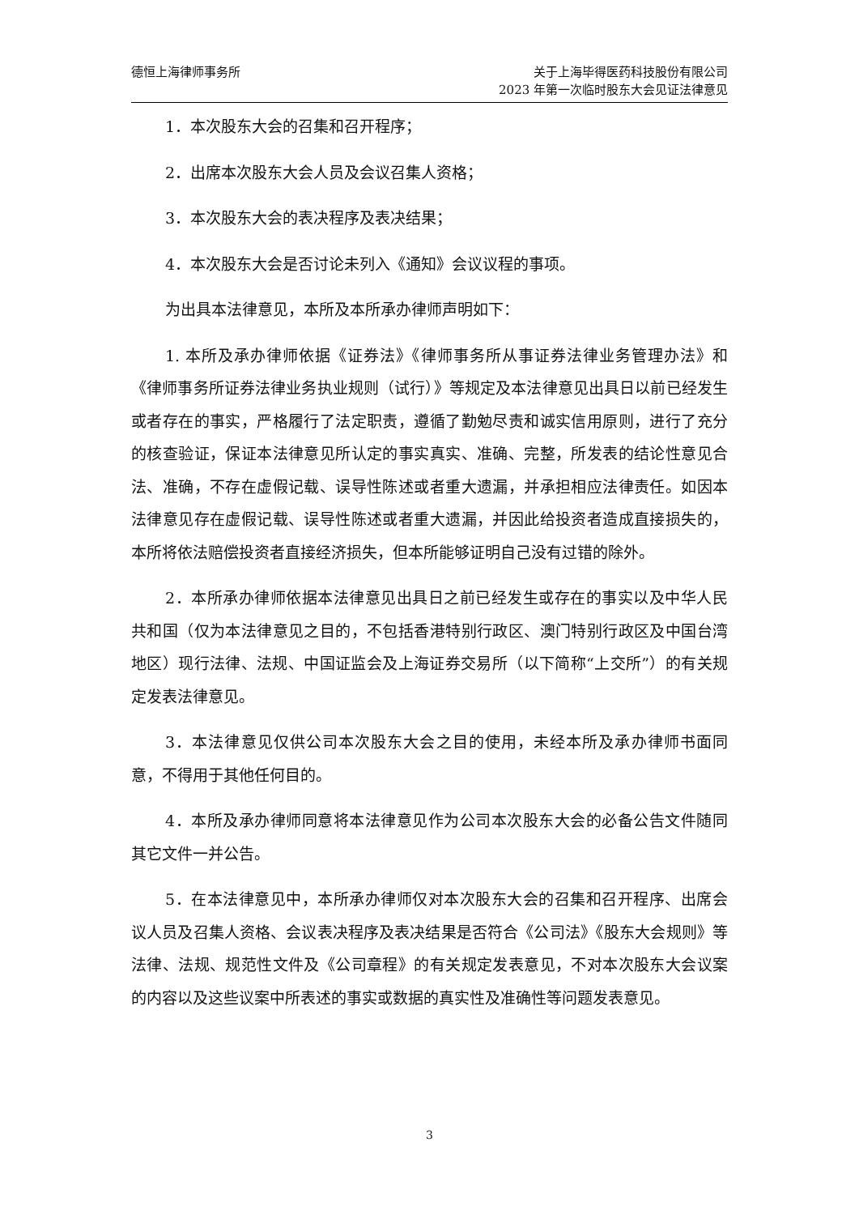德恒上海律师事务所 关于上海毕得医药科技股份有限公司
2023 年第一次临时股东大会见证法律意见
1．本次股东大会的召集和召开程序；
2．出席本次股东大会人员及会议召集人资格；
3．本次股东大会的表决程序及表决结果；
4．本次股东大会是否讨论未列入《通知》会议议程的事项。
为出具本法律意见，本所及本所承办律师声明如下：
1. 本所及承办律师依据《证券法》《律师事务所从事证券法律业务管理办法》和《律师事务所证券法律业务执业规则（试行）》等规定及本法律意见出具日以前已经发生或者存在的事实，严格履行了法定职责，遵循了勤勉尽责和诚实信用原则，进行了充分的核查验证，保证本法律意见所认定的事实真实、准确、完整，所发表的结论性意见合法、准确，不存在虚假记载、误导性陈述或者重大遗漏，并承担相应法律责任。如因本法律意见存在虚假记载、误导性陈述或者重大遗漏，并因此给投资者造成直接损失的，本所将依法赔偿投资者直接经济损失，但本所能够证明自己没有过错的除外。
2．本所承办律师依据本法律意见出具日之前已经发生或存在的事实以及中华人民共和国（仅为本法律意见之目的，不包括香港特别行政区、澳门特别行政区及中国台湾地区）现行法律、法规、中国证监会及上海证券交易所（以下简称“上交所”）的有关规定发表法律意见。
3．本法律意见仅供公司本次股东大会之目的使用，未经本所及承办律师书面同意，不得用于其他任何目的。
4．本所及承办律师同意将本法律意见作为公司本次股东大会的必备公告文件随同其它文件一并公告。
5．在本法律意见中，本所承办律师仅对本次股东大会的召集和召开程序、出席会议人员及召集人资格、会议表决程序及表决结果是否符合《公司法》《股东大会规则》等法律、法规、规范性文件及《公司章程》的有关规定发表意见，不对本次股东大会议案的内容以及这些议案中所表述的事实或数据的真实性及准确性等问题发表意见。
3